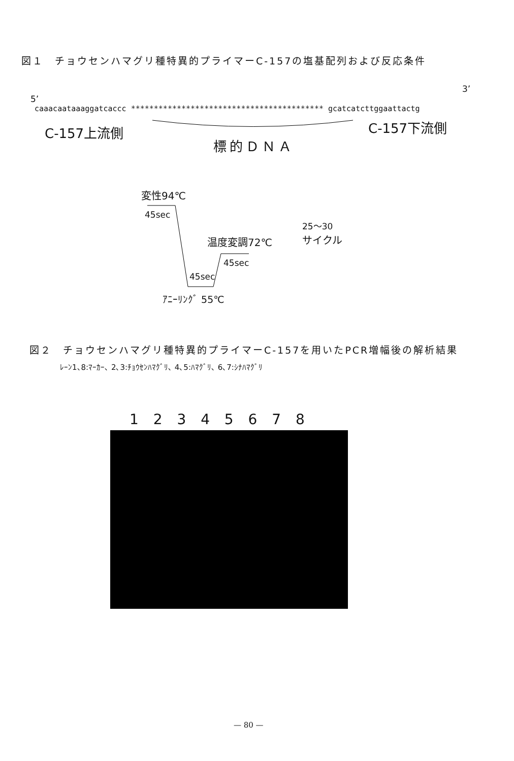図１　チョウセンハマグリ種特異的プライマーC-157の塩基配列および反応条件
3’
5’
caaacaataaaggatcaccc ****************************************** gcatcatcttggaattactg
C-157上流側 C-157下流側
標的ＤＮＡ
変性94℃
45sec
25〜30
温度変調72℃ サイクル
45sec
45sec
ｱﾆｰﾘﾝｸﾞ 55℃
図２　チョウセンハマグリ種特異的プライマーC-157を用いたPCR増幅後の解析結果
ﾚｰﾝ1､8:ﾏｰｶｰ､ 2､3:ﾁｮｳｾﾝﾊﾏｸﾞﾘ､ 4､5:ﾊﾏｸﾞﾘ､ 6､7:ｼﾅﾊﾏｸﾞﾘ
1 2 3 4 5 6 7 8
— 80 —